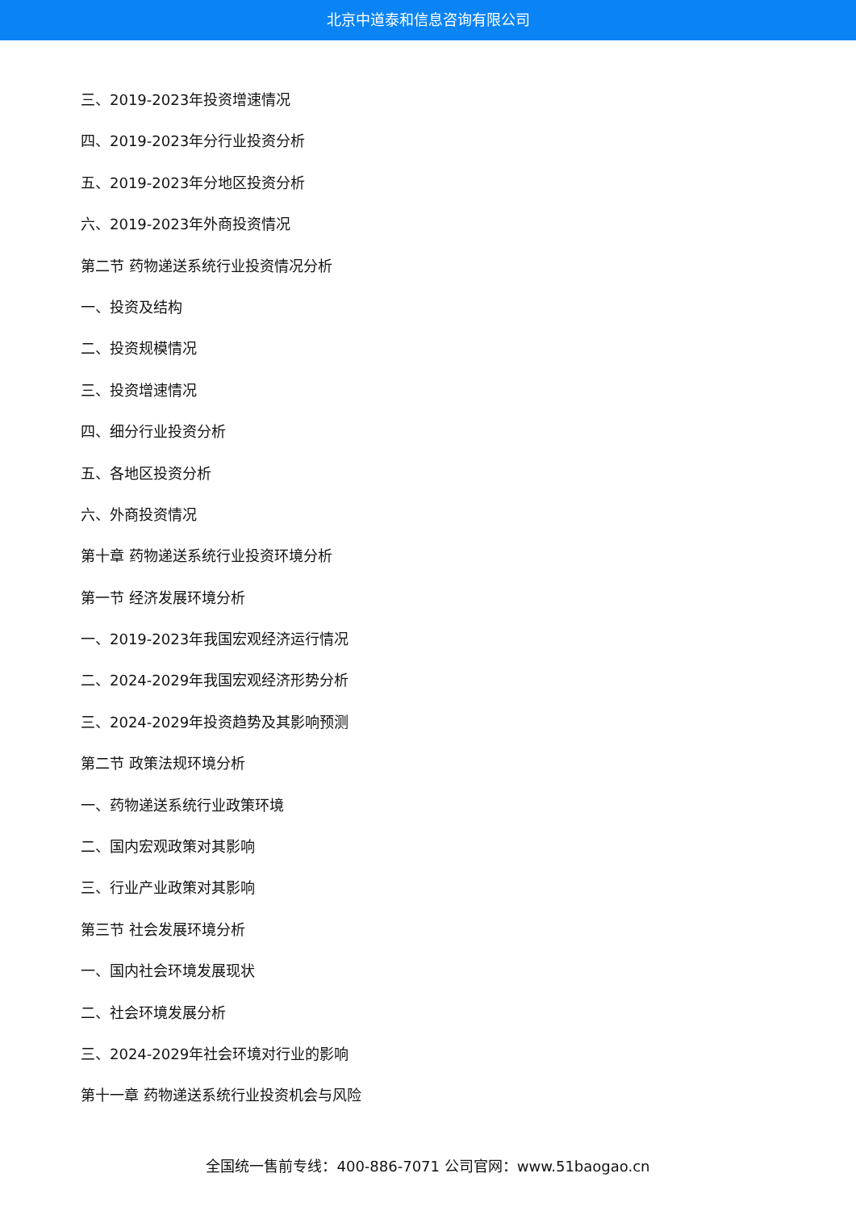北京中道泰和信息咨询有限公司
三、2019-2023年投资增速情况
四、2019-2023年分行业投资分析
五、2019-2023年分地区投资分析
六、2019-2023年外商投资情况
第二节 药物递送系统行业投资情况分析
一、投资及结构
二、投资规模情况
三、投资增速情况
四、细分行业投资分析
五、各地区投资分析
六、外商投资情况
第十章 药物递送系统行业投资环境分析
第一节 经济发展环境分析
一、2019-2023年我国宏观经济运行情况
二、2024-2029年我国宏观经济形势分析
三、2024-2029年投资趋势及其影响预测
第二节 政策法规环境分析
一、药物递送系统行业政策环境
二、国内宏观政策对其影响
三、行业产业政策对其影响
第三节 社会发展环境分析
一、国内社会环境发展现状
二、社会环境发展分析
三、2024-2029年社会环境对行业的影响
第十一章 药物递送系统行业投资机会与风险
全国统一售前专线：400-886-7071 公司官网：www.51baogao.cn